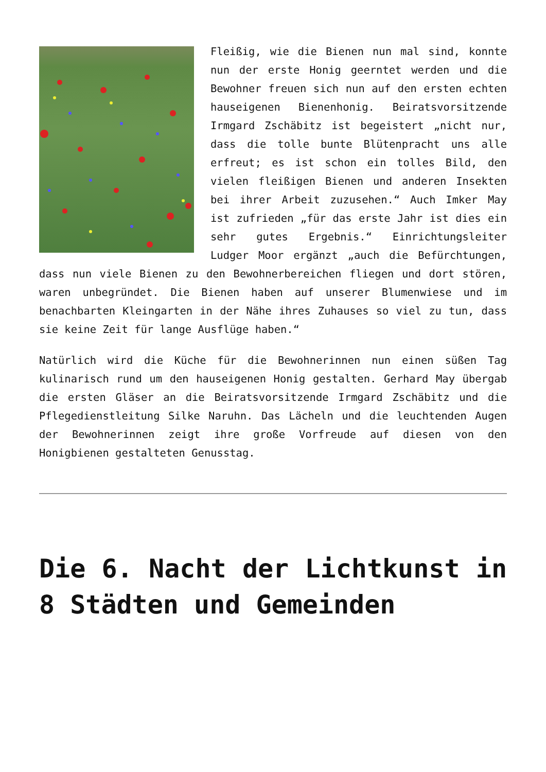Fleißig, wie die Bienen nun mal sind, konnte nun der erste Honig geerntet werden und die Bewohner freuen sich nun auf den ersten echten hauseigenen Bienenhonig. Beiratsvorsitzende Irmgard Zschäbitz ist begeistert „nicht nur, dass die tolle bunte Blütenpracht uns alle erfreut; es ist schon ein tolles Bild, den vielen fleißigen Bienen und anderen Insekten bei ihrer Arbeit zuzusehen.“ Auch Imker May ist zufrieden „für das erste Jahr ist dies ein sehr gutes Ergebnis.“ Einrichtungsleiter Ludger Moor ergänzt „auch die Befürchtungen, dass nun viele Bienen zu den Bewohnerbereichen fliegen und dort stören, waren unbegründet. Die Bienen haben auf unserer Blumenwiese und im benachbarten Kleingarten in der Nähe ihres Zuhauses so viel zu tun, dass sie keine Zeit für lange Ausflüge haben.“
Natürlich wird die Küche für die Bewohnerinnen nun einen süßen Tag kulinarisch rund um den hauseigenen Honig gestalten. Gerhard May übergab die ersten Gläser an die Beiratsvorsitzende Irmgard Zschäbitz und die Pflegedienstleitung Silke Naruhn. Das Lächeln und die leuchtenden Augen der Bewohnerinnen zeigt ihre große Vorfreude auf diesen von den Honigbienen gestalteten Genusstag.
Die 6. Nacht der Lichtkunst in 8 Städten und Gemeinden